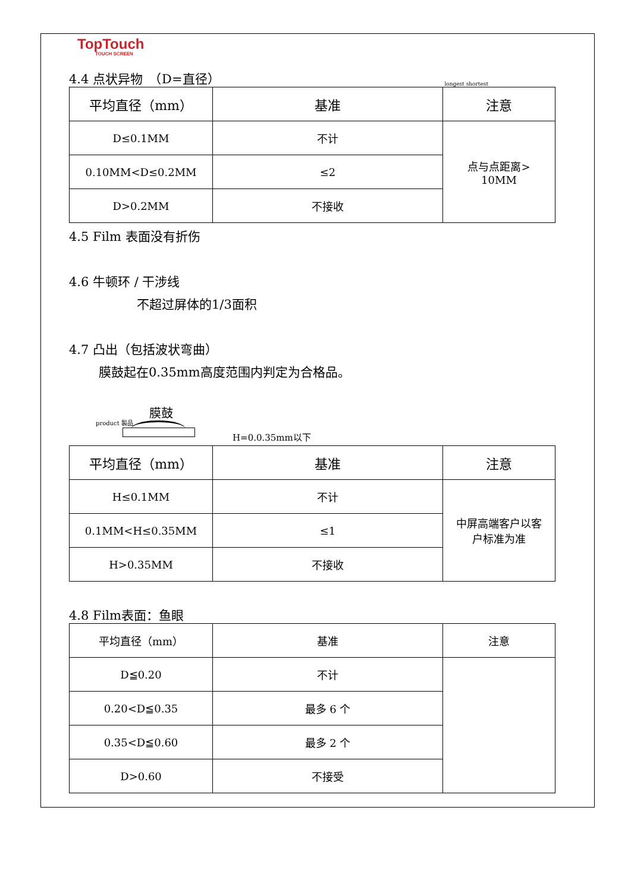TopTouch
TOUCH SCREEN
4.4 点状异物　（D=直径）
longest shortest
| 平均直径（mm） | 基准 | 注意 |
| D≤0.1MM | 不计 | 点与点距离> 10MM |
| 0.10MM<D≤0.2MM | ≤2 | |
| D>0.2MM | 不接收 | |
4.5 Film 表面没有折伤
4.6 牛顿环 / 干涉线
不超过屏体的1/3面积
4.7 凸出（包括波状弯曲）
膜鼓起在0.35mm高度范围内判定为合格品。
膜鼓
product 製品
H=0.0.35mm以下
| 平均直径（mm） | 基准 | 注意 |
| H≤0.1MM | 不计 | 中屏高端客户以客 户标准为准 |
| 0.1MM<H≤0.35MM | ≤1 | |
| H>0.35MM | 不接收 | |
4.8 Film表面：鱼眼
| 平均直径（mm） | 基准 | 注意 |
| D≦0.20 | 不计 | |
| 0.20<D≦0.35 | 最多 6 个 | |
| 0.35<D≦0.60 | 最多 2 个 | |
| D>0.60 | 不接受 | |